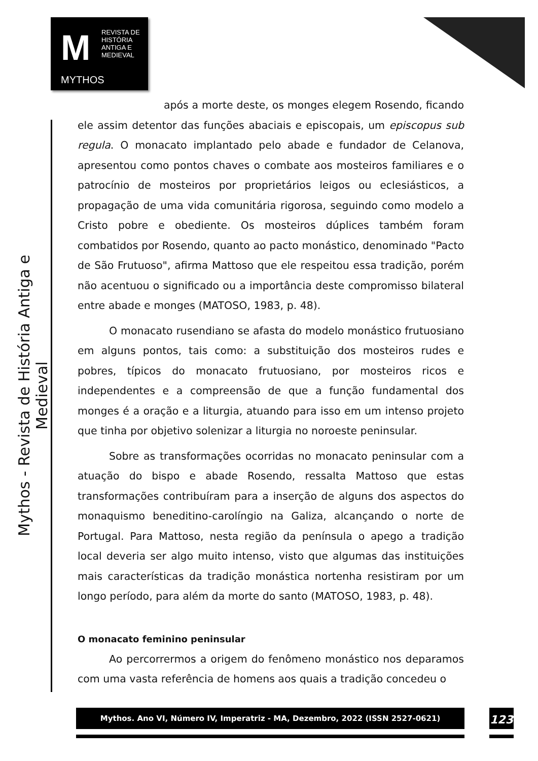M REVISTA DE
HISTÓRIA
ANTIGA E
MEDIEVAL
MYTHOS
Mythos - Revista de História Antiga e Medieval
após a morte deste, os monges elegem Rosendo, ficando ele assim detentor das funções abaciais e episcopais, um episcopus sub regula. O monacato implantado pelo abade e fundador de Celanova, apresentou como pontos chaves o combate aos mosteiros familiares e o patrocínio de mosteiros por proprietários leigos ou eclesiásticos, a propagação de uma vida comunitária rigorosa, seguindo como modelo a Cristo pobre e obediente. Os mosteiros dúplices também foram combatidos por Rosendo, quanto ao pacto monástico, denominado "Pacto de São Frutuoso", afirma Mattoso que ele respeitou essa tradição, porém não acentuou o significado ou a importância deste compromisso bilateral entre abade e monges (MATOSO, 1983, p. 48).
O monacato rusendiano se afasta do modelo monástico frutuosiano em alguns pontos, tais como: a substituição dos mosteiros rudes e pobres, típicos do monacato frutuosiano, por mosteiros ricos e independentes e a compreensão de que a função fundamental dos monges é a oração e a liturgia, atuando para isso em um intenso projeto que tinha por objetivo solenizar a liturgia no noroeste peninsular.
Sobre as transformações ocorridas no monacato peninsular com a atuação do bispo e abade Rosendo, ressalta Mattoso que estas transformações contribuíram para a inserção de alguns dos aspectos do monaquismo beneditino-carolíngio na Galiza, alcançando o norte de Portugal. Para Mattoso, nesta região da península o apego a tradição local deveria ser algo muito intenso, visto que algumas das instituições mais características da tradição monástica nortenha resistiram por um longo período, para além da morte do santo (MATOSO, 1983, p. 48).
O monacato feminino peninsular
Ao percorrermos a origem do fenômeno monástico nos deparamos com uma vasta referência de homens aos quais a tradição concedeu o
Mythos. Ano VI, Número IV, Imperatriz - MA, Dezembro, 2022 (ISSN 2527-0621) 123